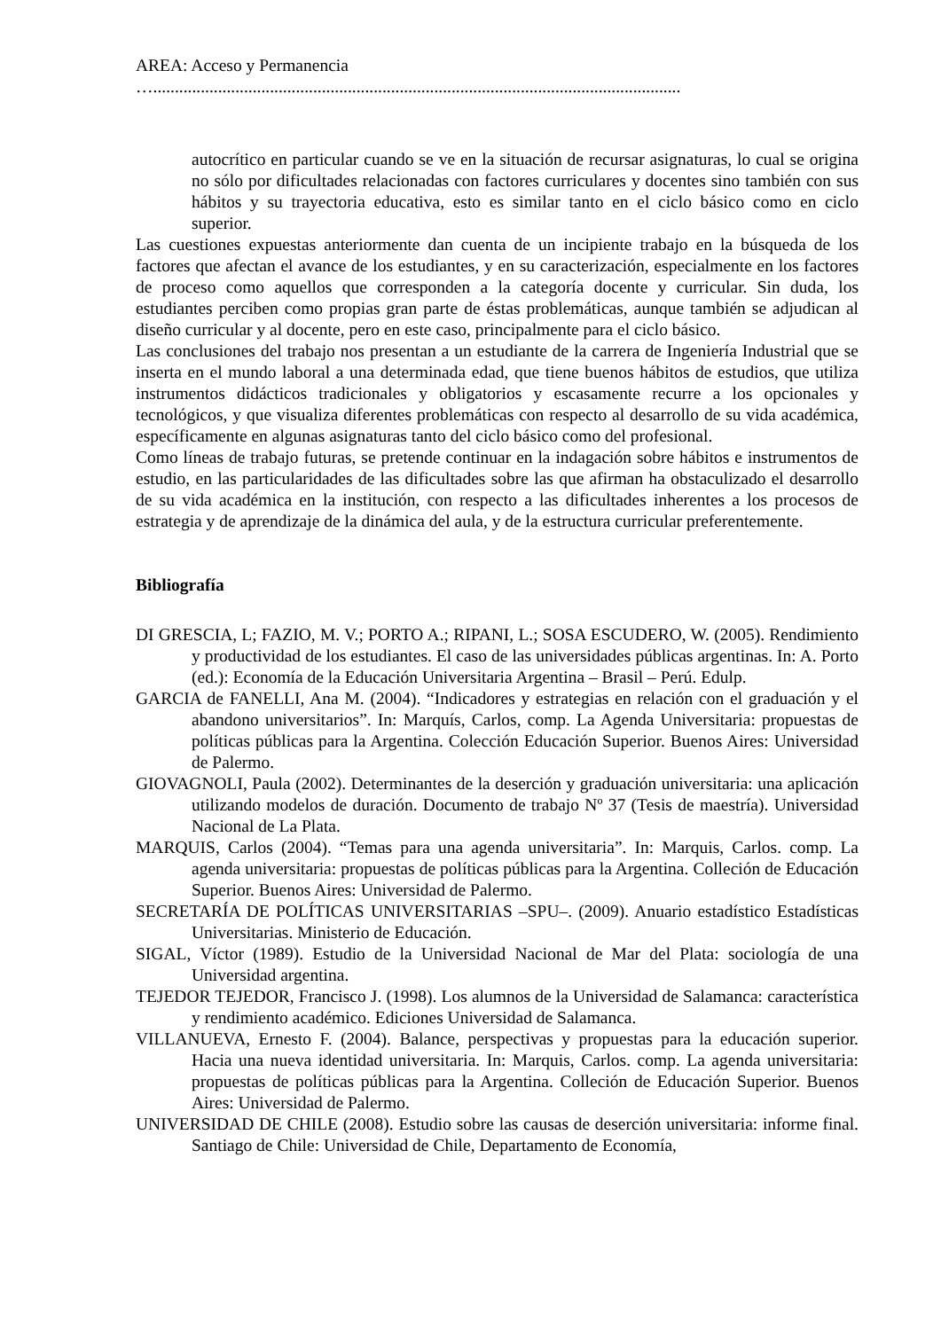AREA: Acceso y Permanencia
…..........................................................................................................................
autocrítico en particular cuando se ve en la situación de recursar asignaturas, lo cual se origina no sólo por dificultades relacionadas con factores curriculares y docentes sino también con sus hábitos y su trayectoria educativa, esto es similar tanto en el ciclo básico como en ciclo superior.
Las cuestiones expuestas anteriormente dan cuenta de un incipiente trabajo en la búsqueda de los factores que afectan el avance de los estudiantes, y en su caracterización, especialmente en los factores de proceso como aquellos que corresponden a la categoría docente y curricular. Sin duda, los estudiantes perciben como propias gran parte de éstas problemáticas, aunque también se adjudican al diseño curricular y al docente, pero en este caso, principalmente para el ciclo básico.
Las conclusiones del trabajo nos presentan a un estudiante de la carrera de Ingeniería Industrial que se inserta en el mundo laboral a una determinada edad, que tiene buenos hábitos de estudios, que utiliza instrumentos didácticos tradicionales y obligatorios y escasamente recurre a los opcionales y tecnológicos, y que visualiza diferentes problemáticas con respecto al desarrollo de su vida académica, específicamente en algunas asignaturas tanto del ciclo básico como del profesional.
Como líneas de trabajo futuras, se pretende continuar en la indagación sobre hábitos e instrumentos de estudio, en las particularidades de las dificultades sobre las que afirman ha obstaculizado el desarrollo de su vida académica en la institución, con respecto a las dificultades inherentes a los procesos de estrategia y de aprendizaje de la dinámica del aula, y de la estructura curricular preferentemente.
Bibliografía
DI GRESCIA, L; FAZIO, M. V.; PORTO A.; RIPANI, L.; SOSA ESCUDERO, W. (2005). Rendimiento y productividad de los estudiantes. El caso de las universidades públicas argentinas. In: A. Porto (ed.): Economía de la Educación Universitaria Argentina – Brasil – Perú. Edulp.
GARCIA de FANELLI, Ana M. (2004). “Indicadores y estrategias en relación con el graduación y el abandono universitarios”. In: Marquís, Carlos, comp. La Agenda Universitaria: propuestas de políticas públicas para la Argentina. Colección Educación Superior. Buenos Aires: Universidad de Palermo.
GIOVAGNOLI, Paula (2002). Determinantes de la deserción y graduación universitaria: una aplicación utilizando modelos de duración. Documento de trabajo Nº 37 (Tesis de maestría). Universidad Nacional de La Plata.
MARQUIS, Carlos (2004). “Temas para una agenda universitaria”. In: Marquis, Carlos. comp. La agenda universitaria: propuestas de políticas públicas para la Argentina. Colleción de Educación Superior. Buenos Aires: Universidad de Palermo.
SECRETARÍA DE POLÍTICAS UNIVERSITARIAS –SPU–. (2009). Anuario estadístico Estadísticas Universitarias. Ministerio de Educación.
SIGAL, Víctor (1989). Estudio de la Universidad Nacional de Mar del Plata: sociología de una Universidad argentina.
TEJEDOR TEJEDOR, Francisco J. (1998). Los alumnos de la Universidad de Salamanca: característica y rendimiento académico. Ediciones Universidad de Salamanca.
VILLANUEVA, Ernesto F. (2004). Balance, perspectivas y propuestas para la educación superior. Hacia una nueva identidad universitaria. In: Marquis, Carlos. comp. La agenda universitaria: propuestas de políticas públicas para la Argentina. Colleción de Educación Superior. Buenos Aires: Universidad de Palermo.
UNIVERSIDAD DE CHILE (2008). Estudio sobre las causas de deserción universitaria: informe final. Santiago de Chile: Universidad de Chile, Departamento de Economía,